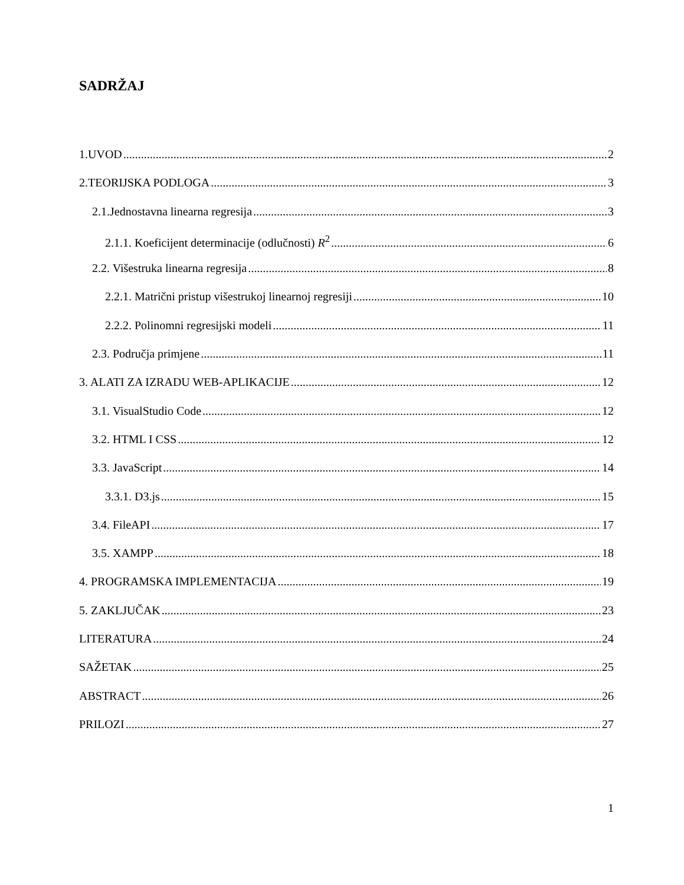SADRŽAJ
1.UVOD 2
2.TEORIJSKA PODLOGA 3
2.1.Jednostavna linearna regresija 3
2.1.1. Koeficijent determinacije (odlučnosti) R<sup>2</sup> 6
2.2. Višestruka linearna regresija 8
2.2.1. Matrični pristup višestrukoj linearnoj regresiji 10
2.2.2. Polinomni regresijski modeli 11
2.3. Područja primjene 11
3. ALATI ZA IZRADU WEB-APLIKACIJE 12
3.1. VisualStudio Code 12
3.2. HTML I CSS 12
3.3. JavaScript 14
3.3.1. D3.js 15
3.4. FileAPI 17
3.5. XAMPP 18
4. PROGRAMSKA IMPLEMENTACIJA 19
5. ZAKLJUČAK 23
LITERATURA 24
SAŽETAK 25
ABSTRACT 26
PRILOZI 27
1